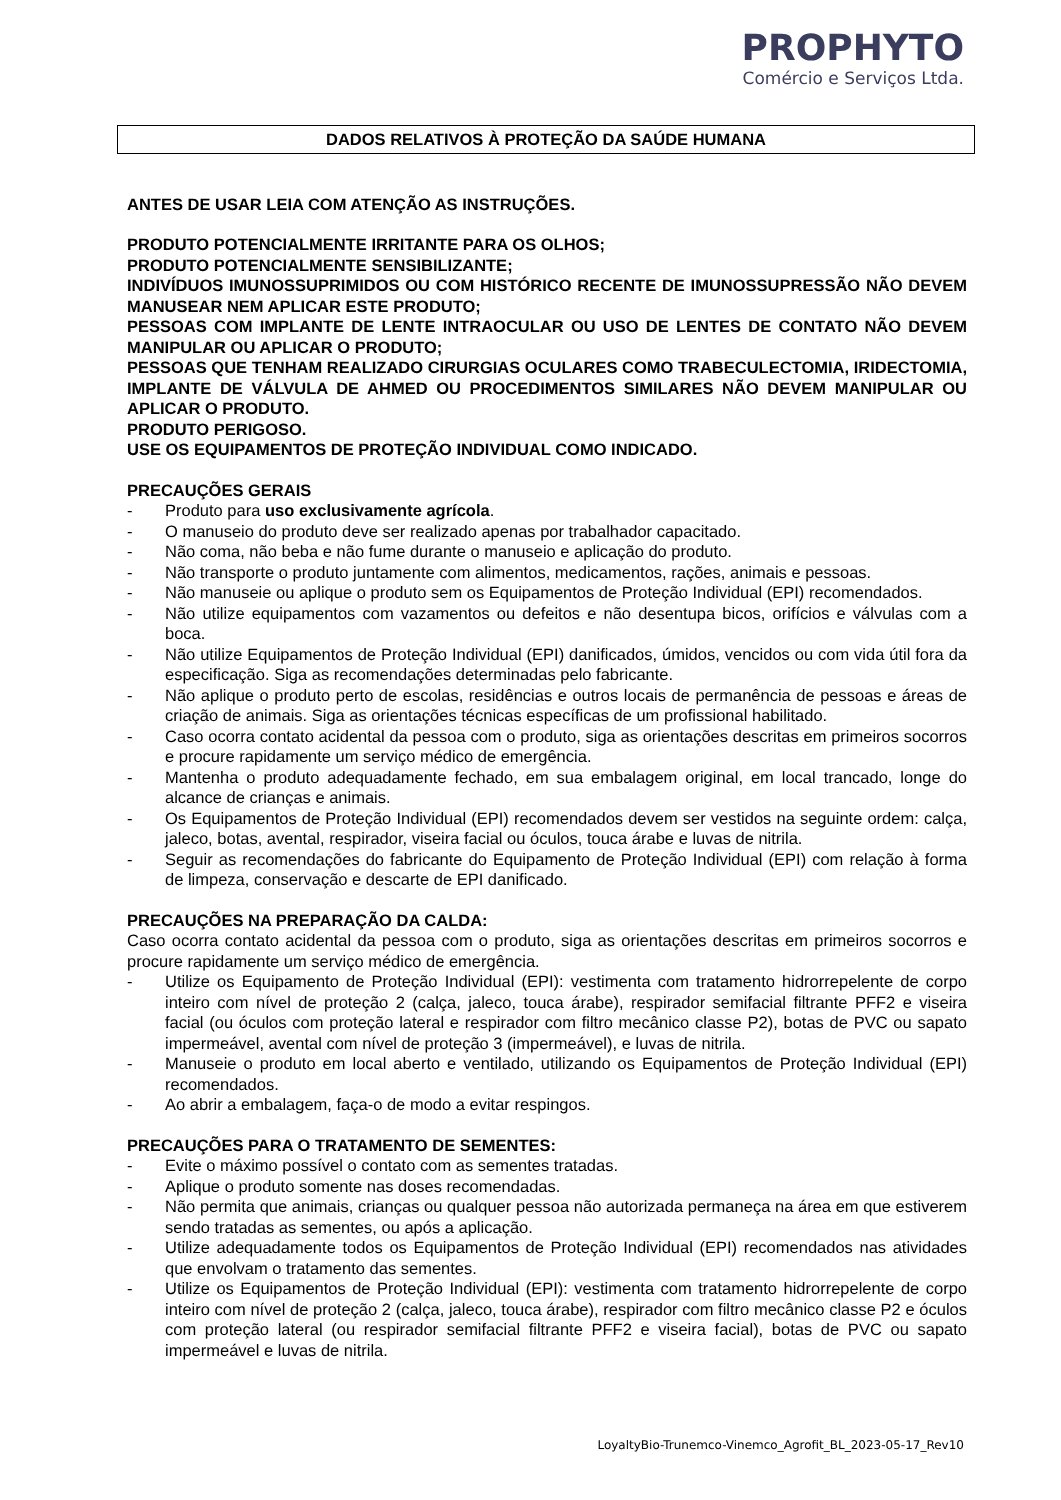PROPHYTO
Comércio e Serviços Ltda.
DADOS RELATIVOS À PROTEÇÃO DA SAÚDE HUMANA
ANTES DE USAR LEIA COM ATENÇÃO AS INSTRUÇÕES.
PRODUTO POTENCIALMENTE IRRITANTE PARA OS OLHOS;
PRODUTO POTENCIALMENTE SENSIBILIZANTE;
INDIVÍDUOS IMUNOSSUPRIMIDOS OU COM HISTÓRICO RECENTE DE IMUNOSSUPRESSÃO NÃO DEVEM MANUSEAR NEM APLICAR ESTE PRODUTO;
PESSOAS COM IMPLANTE DE LENTE INTRAOCULAR OU USO DE LENTES DE CONTATO NÃO DEVEM MANIPULAR OU APLICAR O PRODUTO;
PESSOAS QUE TENHAM REALIZADO CIRURGIAS OCULARES COMO TRABECULECTOMIA, IRIDECTOMIA, IMPLANTE DE VÁLVULA DE AHMED OU PROCEDIMENTOS SIMILARES NÃO DEVEM MANIPULAR OU APLICAR O PRODUTO.
PRODUTO PERIGOSO.
USE OS EQUIPAMENTOS DE PROTEÇÃO INDIVIDUAL COMO INDICADO.
PRECAUÇÕES GERAIS
- Produto para uso exclusivamente agrícola.
- O manuseio do produto deve ser realizado apenas por trabalhador capacitado.
- Não coma, não beba e não fume durante o manuseio e aplicação do produto.
- Não transporte o produto juntamente com alimentos, medicamentos, rações, animais e pessoas.
- Não manuseie ou aplique o produto sem os Equipamentos de Proteção Individual (EPI) recomendados.
- Não utilize equipamentos com vazamentos ou defeitos e não desentupa bicos, orifícios e válvulas com a boca.
- Não utilize Equipamentos de Proteção Individual (EPI) danificados, úmidos, vencidos ou com vida útil fora da especificação. Siga as recomendações determinadas pelo fabricante.
- Não aplique o produto perto de escolas, residências e outros locais de permanência de pessoas e áreas de criação de animais. Siga as orientações técnicas específicas de um profissional habilitado.
- Caso ocorra contato acidental da pessoa com o produto, siga as orientações descritas em primeiros socorros e procure rapidamente um serviço médico de emergência.
- Mantenha o produto adequadamente fechado, em sua embalagem original, em local trancado, longe do alcance de crianças e animais.
- Os Equipamentos de Proteção Individual (EPI) recomendados devem ser vestidos na seguinte ordem: calça, jaleco, botas, avental, respirador, viseira facial ou óculos, touca árabe e luvas de nitrila.
- Seguir as recomendações do fabricante do Equipamento de Proteção Individual (EPI) com relação à forma de limpeza, conservação e descarte de EPI danificado.
PRECAUÇÕES NA PREPARAÇÃO DA CALDA:
Caso ocorra contato acidental da pessoa com o produto, siga as orientações descritas em primeiros socorros e procure rapidamente um serviço médico de emergência.
- Utilize os Equipamento de Proteção Individual (EPI): vestimenta com tratamento hidrorrepelente de corpo inteiro com nível de proteção 2 (calça, jaleco, touca árabe), respirador semifacial filtrante PFF2 e viseira facial (ou óculos com proteção lateral e respirador com filtro mecânico classe P2), botas de PVC ou sapato impermeável, avental com nível de proteção 3 (impermeável), e luvas de nitrila.
- Manuseie o produto em local aberto e ventilado, utilizando os Equipamentos de Proteção Individual (EPI) recomendados.
- Ao abrir a embalagem, faça-o de modo a evitar respingos.
PRECAUÇÕES PARA O TRATAMENTO DE SEMENTES:
- Evite o máximo possível o contato com as sementes tratadas.
- Aplique o produto somente nas doses recomendadas.
- Não permita que animais, crianças ou qualquer pessoa não autorizada permaneça na área em que estiverem sendo tratadas as sementes, ou após a aplicação.
- Utilize adequadamente todos os Equipamentos de Proteção Individual (EPI) recomendados nas atividades que envolvam o tratamento das sementes.
- Utilize os Equipamentos de Proteção Individual (EPI): vestimenta com tratamento hidrorrepelente de corpo inteiro com nível de proteção 2 (calça, jaleco, touca árabe), respirador com filtro mecânico classe P2 e óculos com proteção lateral (ou respirador semifacial filtrante PFF2 e viseira facial), botas de PVC ou sapato impermeável e luvas de nitrila.
LoyaltyBio-Trunemco-Vinemco_Agrofit_BL_2023-05-17_Rev10